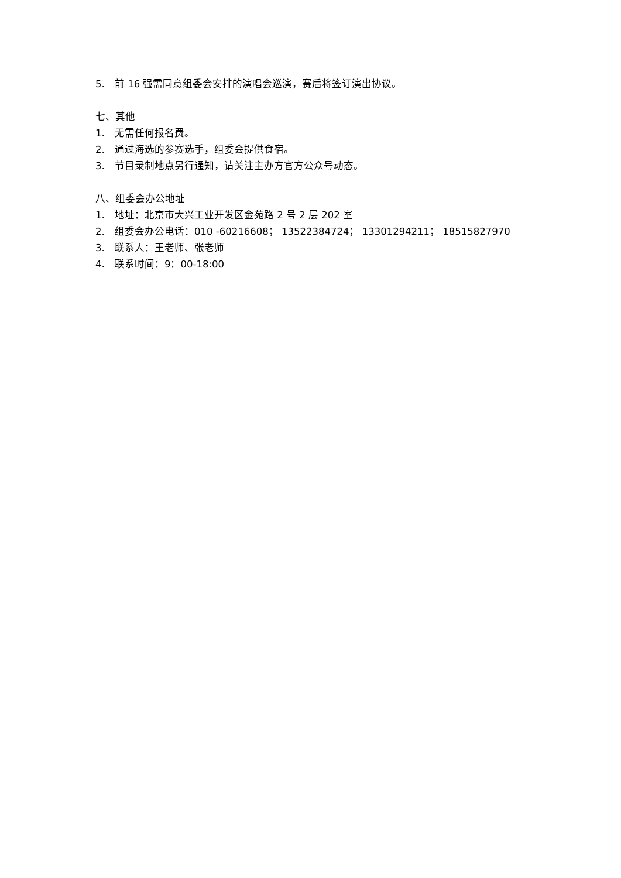5. 前 16 强需同意组委会安排的演唱会巡演，赛后将签订演出协议。
七、其他
1. 无需任何报名费。
2. 通过海选的参赛选手，组委会提供食宿。
3. 节目录制地点另行通知，请关注主办方官方公众号动态。
八、组委会办公地址
1. 地址：北京市大兴工业开发区金苑路 2 号 2 层 202 室
2. 组委会办公电话：010 -60216608； 13522384724； 13301294211； 18515827970
3. 联系人：王老师、张老师
4. 联系时间：9：00-18:00